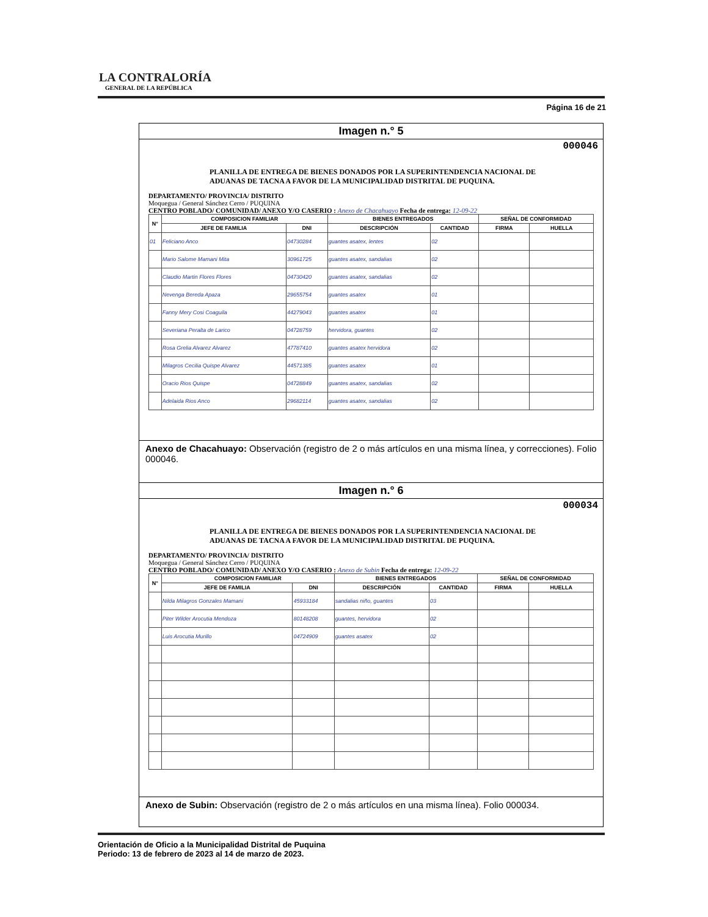LA CONTRALORÍA
GENERAL DE LA REPÚBLICA
Página 16 de 21
Imagen n.° 5
000046
PLANILLA DE ENTREGA DE BIENES DONADOS POR LA SUPERINTENDENCIA NACIONAL DE ADUANAS DE TACNA A FAVOR DE LA MUNICIPALIDAD DISTRITAL DE PUQUINA.
DEPARTAMENTO/ PROVINCIA/ DISTRITO
Moquegua / General Sánchez Cerro / PUQUINA
CENTRO POBLADO/ COMUNIDAD/ ANEXO Y/O CASERIO : Anexo de Chacahuayo Fecha de entrega: 12-09-22
| N° | COMPOSICION FAMILIAR | | BIENES ENTREGADOS | | SEÑAL DE CONFORMIDAD | |
| --- | --- | --- | --- | --- | --- | --- |
| | JEFE DE FAMILIA | DNI | DESCRIPCIÓN | CANTIDAD | FIRMA | HUELLA |
| 01 | Feliciano Anco | 04730284 | guantes asatex, lentes | 02 | | |
| | Mario Salome Mamani Mita | 30961725 | guantes asatex, sandalias | 02 | | |
| | Claudio Martin Flores Flores | 04730420 | guantes asatex, sandalias | 02 | | |
| | Nevenga Bereda Apaza | 29655754 | guantes asatex | 01 | | |
| | Fanny Mery Cosi Coaguila | 44279043 | guantes asatex | 01 | | |
| | Severiana Peralta de Larico | 04728759 | hervidora, guantes | 02 | | |
| | Rosa Grelia Alvarez Alvarez | 47787410 | guantes asatex hervidora | 02 | | |
| | Milagros Cecilia Quispe Alvarez | 44571385 | guantes asatex | 01 | | |
| | Oracio Rios Quispe | 04728849 | guantes asatex, sandalias | 02 | | |
| | Adelaida Rios Anco | 29682114 | guantes asatex, sandalias | 02 | | |
Anexo de Chacahuayo: Observación (registro de 2 o más artículos en una misma línea, y correcciones). Folio 000046.
Imagen n.° 6
000034
PLANILLA DE ENTREGA DE BIENES DONADOS POR LA SUPERINTENDENCIA NACIONAL DE ADUANAS DE TACNA A FAVOR DE LA MUNICIPALIDAD DISTRITAL DE PUQUINA.
DEPARTAMENTO/ PROVINCIA/ DISTRITO
Moquegua / General Sánchez Cerro / PUQUINA
CENTRO POBLADO/ COMUNIDAD/ ANEXO Y/O CASERIO : Anexo de Subin Fecha de entrega: 12-09-22
| N° | COMPOSICION FAMILIAR | | BIENES ENTREGADOS | | SEÑAL DE CONFORMIDAD | |
| --- | --- | --- | --- | --- | --- | --- |
| | JEFE DE FAMILIA | DNI | DESCRIPCIÓN | CANTIDAD | FIRMA | HUELLA |
| | Nilda Milagros Gonzales Mamani | 45933184 | sandalias niño, guantes | 03 | | |
| | Piter Wilder Arocutia Mendoza | 80148208 | guantes, hervidora | 02 | | |
| | Luis Arocutia Murillo | 04724909 | guantes asatex | 02 | | |
Anexo de Subin: Observación (registro de 2 o más artículos en una misma línea). Folio 000034.
Orientación de Oficio a la Municipalidad Distrital de Puquina
Periodo: 13 de febrero de 2023 al 14 de marzo de 2023.